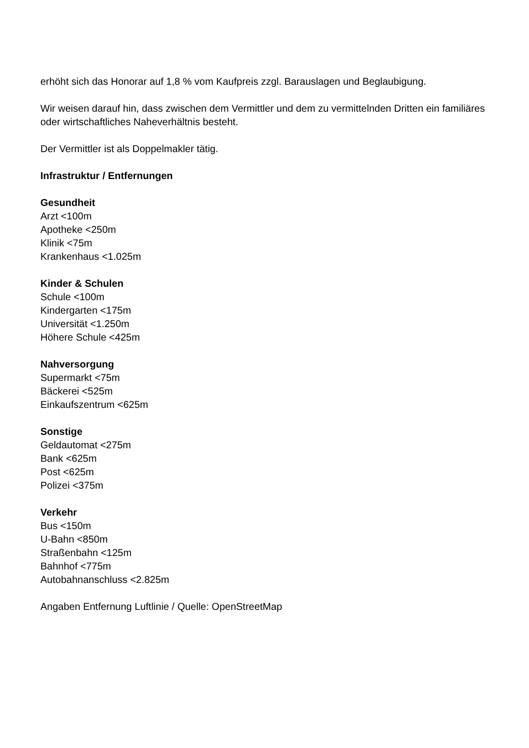erhöht sich das Honorar auf 1,8 % vom Kaufpreis zzgl. Barauslagen und Beglaubigung.
Wir weisen darauf hin, dass zwischen dem Vermittler und dem zu vermittelnden Dritten ein familiäres oder wirtschaftliches Naheverhältnis besteht.
Der Vermittler ist als Doppelmakler tätig.
Infrastruktur / Entfernungen
Gesundheit
Arzt <100m
Apotheke <250m
Klinik <75m
Krankenhaus <1.025m
Kinder & Schulen
Schule <100m
Kindergarten <175m
Universität <1.250m
Höhere Schule <425m
Nahversorgung
Supermarkt <75m
Bäckerei <525m
Einkaufszentrum <625m
Sonstige
Geldautomat <275m
Bank <625m
Post <625m
Polizei <375m
Verkehr
Bus <150m
U-Bahn <850m
Straßenbahn <125m
Bahnhof <775m
Autobahnanschluss <2.825m
Angaben Entfernung Luftlinie / Quelle: OpenStreetMap